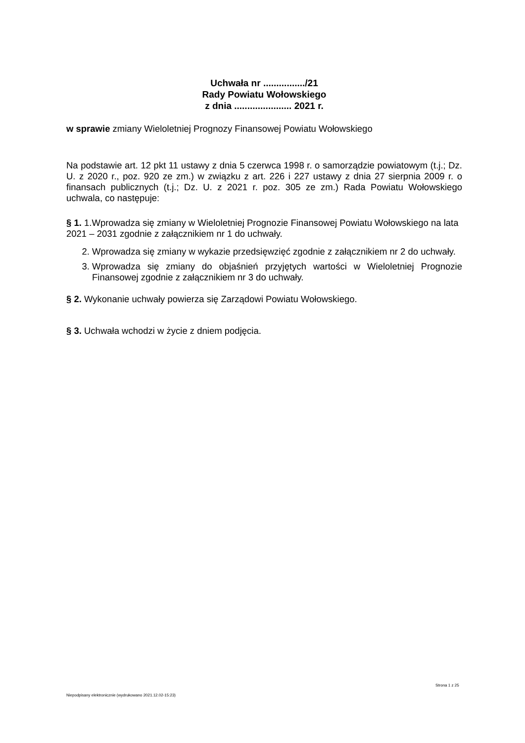Uchwała nr ................/21
Rady Powiatu Wołowskiego
z dnia ...................... 2021 r.
w sprawie zmiany Wieloletniej Prognozy Finansowej Powiatu Wołowskiego
Na podstawie art. 12 pkt 11 ustawy z dnia 5 czerwca 1998 r. o samorządzie powiatowym (t.j.; Dz. U. z 2020 r., poz. 920 ze zm.) w związku z art. 226 i 227 ustawy z dnia 27 sierpnia 2009 r. o finansach publicznych (t.j.; Dz. U. z 2021 r. poz. 305 ze zm.) Rada Powiatu Wołowskiego uchwala, co następuje:
§ 1. 1.Wprowadza się zmiany w Wieloletniej Prognozie Finansowej Powiatu Wołowskiego na lata 2021 – 2031 zgodnie z załącznikiem nr 1 do uchwały.
2. Wprowadza się zmiany w wykazie przedsięwzięć zgodnie z załącznikiem nr 2 do uchwały.
3. Wprowadza się zmiany do objaśnień przyjętych wartości w Wieloletniej Prognozie Finansowej zgodnie z załącznikiem nr 3 do uchwały.
§ 2. Wykonanie uchwały powierza się Zarządowi Powiatu Wołowskiego.
§ 3. Uchwała wchodzi w życie z dniem podjęcia.
Strona 1 z 25
Niepodpisany elektronicznie (wydrukowano 2021.12.02-15:23)